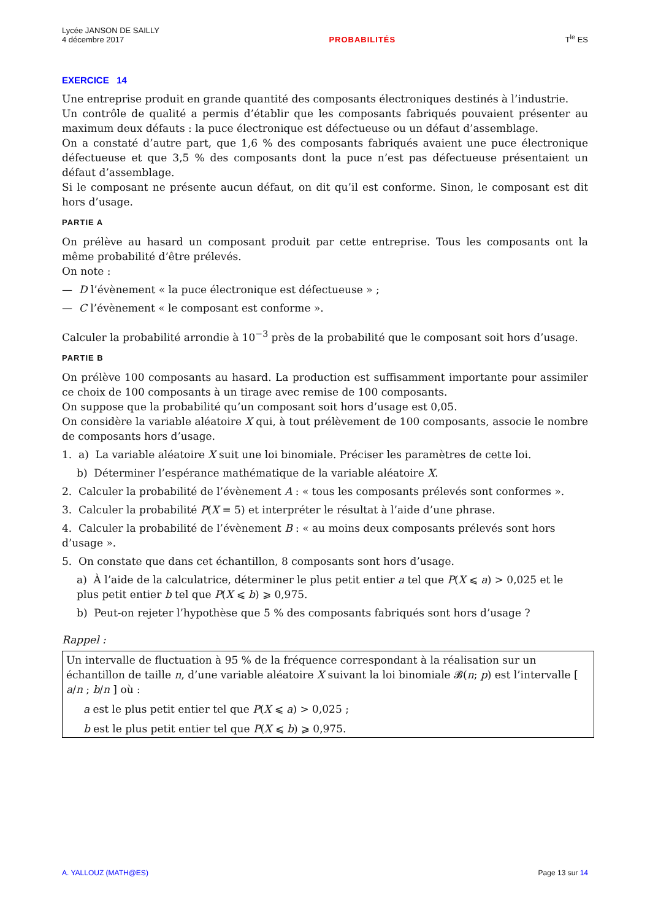Lycée JANSON DE SAILLY
4 décembre 2017
PROBABILITÉS
T<sup>le</sup> ES
EXERCICE 14
Une entreprise produit en grande quantité des composants électroniques destinés à l’industrie.
Un contrôle de qualité a permis d’établir que les composants fabriqués pouvaient présenter au maximum deux défauts : la puce électronique est défectueuse ou un défaut d’assemblage.
On a constaté d’autre part, que 1,6 % des composants fabriqués avaient une puce électronique défectueuse et que 3,5 % des composants dont la puce n’est pas défectueuse présentaient un défaut d’assemblage.
Si le composant ne présente aucun défaut, on dit qu’il est conforme. Sinon, le composant est dit hors d’usage.
PARTIE A
On prélève au hasard un composant produit par cette entreprise. Tous les composants ont la même probabilité d’être prélevés.
On note :
— D l’évènement « la puce électronique est défectueuse » ;
— C l’évènement « le composant est conforme ».
Calculer la probabilité arrondie à 10<sup>−3</sup> près de la probabilité que le composant soit hors d’usage.
PARTIE B
On prélève 100 composants au hasard. La production est suffisamment importante pour assimiler ce choix de 100 composants à un tirage avec remise de 100 composants.
On suppose que la probabilité qu’un composant soit hors d’usage est 0,05.
On considère la variable aléatoire X qui, à tout prélèvement de 100 composants, associe le nombre de composants hors d’usage.
1. a) La variable aléatoire X suit une loi binomiale. Préciser les paramètres de cette loi.
b) Déterminer l’espérance mathématique de la variable aléatoire X.
2. Calculer la probabilité de l’évènement A : « tous les composants prélevés sont conformes ».
3. Calculer la probabilité P(X = 5) et interpréter le résultat à l’aide d’une phrase.
4. Calculer la probabilité de l’évènement B : « au moins deux composants prélevés sont hors d’usage ».
5. On constate que dans cet échantillon, 8 composants sont hors d’usage.
a) À l’aide de la calculatrice, déterminer le plus petit entier a tel que P(X ⩽ a) > 0,025 et le plus petit entier b tel que P(X ⩽ b) ⩾ 0,975.
b) Peut-on rejeter l’hypothèse que 5 % des composants fabriqués sont hors d’usage ?
Rappel :
Un intervalle de fluctuation à 95 % de la fréquence correspondant à la réalisation sur un échantillon de taille n, d’une variable aléatoire X suivant la loi binomiale 𝓑(n; p) est l’intervalle [ a/n ; b/n ] où :
a est le plus petit entier tel que P(X ⩽ a) > 0,025 ;
b est le plus petit entier tel que P(X ⩽ b) ⩾ 0,975.
A. YALLOUZ (MATH@ES) Page 13 sur 14